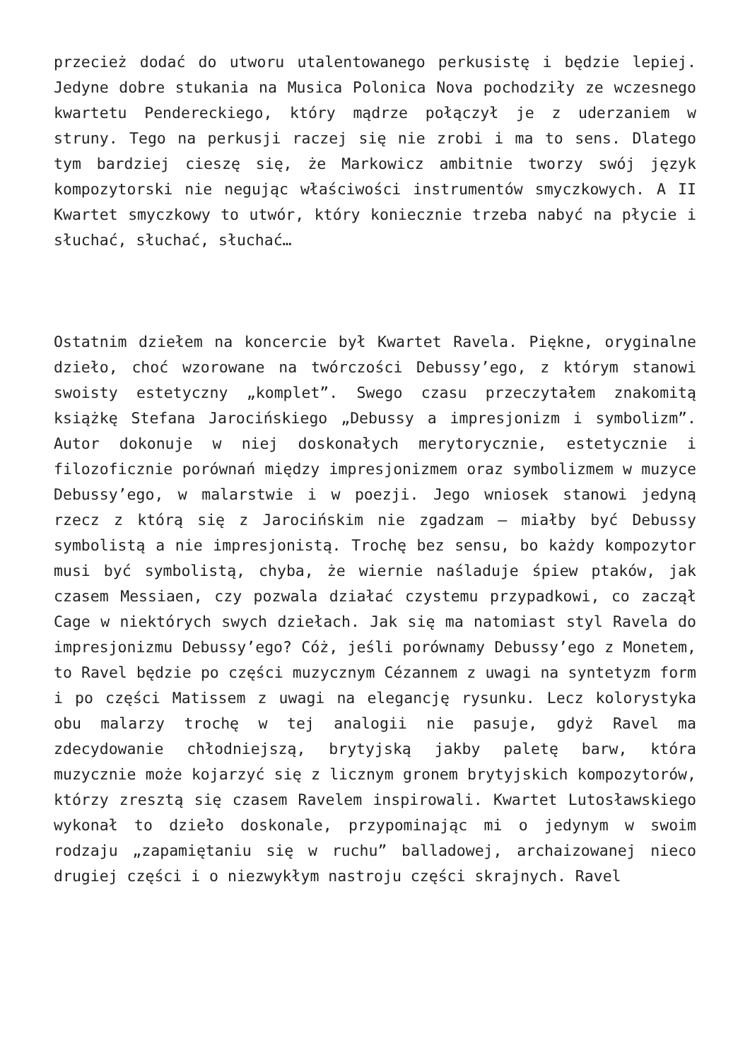przecież dodać do utworu utalentowanego perkusistę i będzie lepiej. Jedyne dobre stukania na Musica Polonica Nova pochodziły ze wczesnego kwartetu Pendereckiego, który mądrze połączył je z uderzaniem w struny. Tego na perkusji raczej się nie zrobi i ma to sens. Dlatego tym bardziej cieszę się, że Markowicz ambitnie tworzy swój język kompozytorski nie negując właściwości instrumentów smyczkowych. A II Kwartet smyczkowy to utwór, który koniecznie trzeba nabyć na płycie i słuchać, słuchać, słuchać…
Ostatnim dziełem na koncercie był Kwartet Ravela. Piękne, oryginalne dzieło, choć wzorowane na twórczości Debussy’ego, z którym stanowi swoisty estetyczny „komplet”. Swego czasu przeczytałem znakomitą książkę Stefana Jarocińskiego „Debussy a impresjonizm i symbolizm”. Autor dokonuje w niej doskonałych merytorycznie, estetycznie i filozoficznie porównań między impresjonizmem oraz symbolizmem w muzyce Debussy’ego, w malarstwie i w poezji. Jego wniosek stanowi jedyną rzecz z którą się z Jarocińskim nie zgadzam – miałby być Debussy symbolistą a nie impresjonistą. Trochę bez sensu, bo każdy kompozytor musi być symbolistą, chyba, że wiernie naśladuje śpiew ptaków, jak czasem Messiaen, czy pozwala działać czystemu przypadkowi, co zaczął Cage w niektórych swych dziełach. Jak się ma natomiast styl Ravela do impresjonizmu Debussy’ego? Cóż, jeśli porównamy Debussy’ego z Monetem, to Ravel będzie po części muzycznym Cézannem z uwagi na syntetyzm form i po części Matissem z uwagi na elegancję rysunku. Lecz kolorystyka obu malarzy trochę w tej analogii nie pasuje, gdyż Ravel ma zdecydowanie chłodniejszą, brytyjską jakby paletę barw, która muzycznie może kojarzyć się z licznym gronem brytyjskich kompozytorów, którzy zresztą się czasem Ravelem inspirowali. Kwartet Lutosławskiego wykonał to dzieło doskonale, przypominając mi o jedynym w swoim rodzaju „zapamiętaniu się w ruchu” balladowej, archaizowanej nieco drugiej części i o niezwykłym nastroju części skrajnych. Ravel